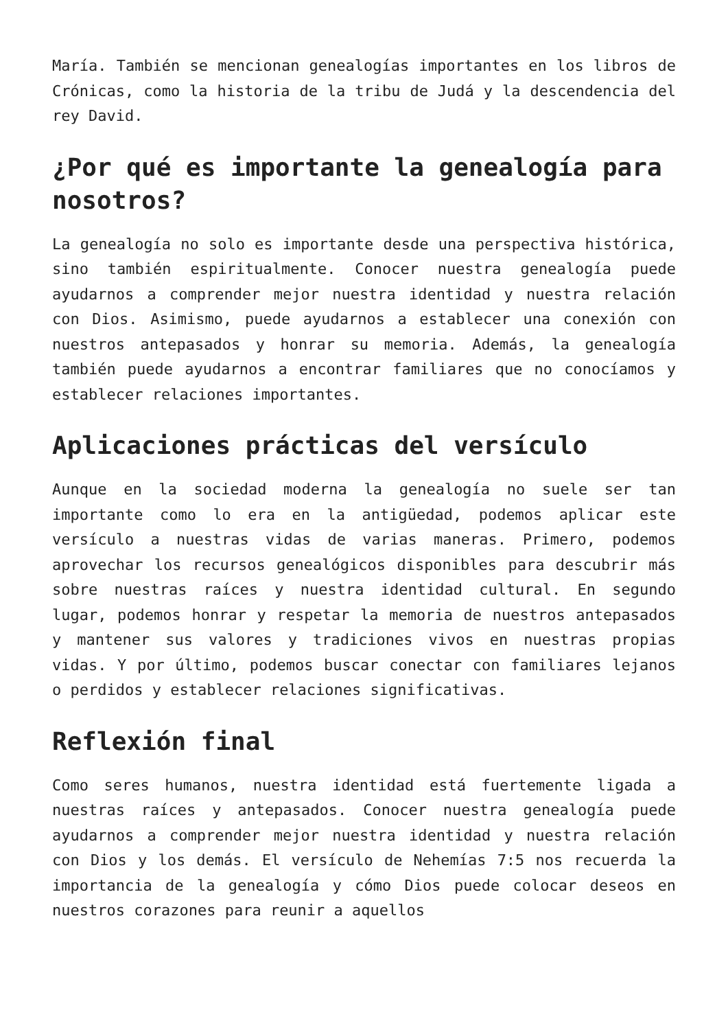María. También se mencionan genealogías importantes en los libros de Crónicas, como la historia de la tribu de Judá y la descendencia del rey David.
¿Por qué es importante la genealogía para nosotros?
La genealogía no solo es importante desde una perspectiva histórica, sino también espiritualmente. Conocer nuestra genealogía puede ayudarnos a comprender mejor nuestra identidad y nuestra relación con Dios. Asimismo, puede ayudarnos a establecer una conexión con nuestros antepasados y honrar su memoria. Además, la genealogía también puede ayudarnos a encontrar familiares que no conocíamos y establecer relaciones importantes.
Aplicaciones prácticas del versículo
Aunque en la sociedad moderna la genealogía no suele ser tan importante como lo era en la antigüedad, podemos aplicar este versículo a nuestras vidas de varias maneras. Primero, podemos aprovechar los recursos genealógicos disponibles para descubrir más sobre nuestras raíces y nuestra identidad cultural. En segundo lugar, podemos honrar y respetar la memoria de nuestros antepasados y mantener sus valores y tradiciones vivos en nuestras propias vidas. Y por último, podemos buscar conectar con familiares lejanos o perdidos y establecer relaciones significativas.
Reflexión final
Como seres humanos, nuestra identidad está fuertemente ligada a nuestras raíces y antepasados. Conocer nuestra genealogía puede ayudarnos a comprender mejor nuestra identidad y nuestra relación con Dios y los demás. El versículo de Nehemías 7:5 nos recuerda la importancia de la genealogía y cómo Dios puede colocar deseos en nuestros corazones para reunir a aquellos